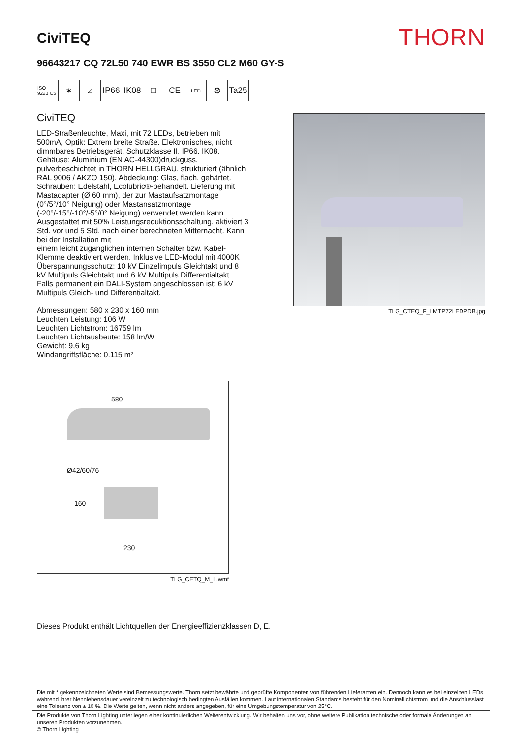CiviTEQ
THORN
96643217 CQ 72L50 740 EWR BS 3550 CL2 M60 GY-S
ISO 9223 C5
✶ ⊿ IP66 IK08 □ CE
LED
⚙ Ta25
CiviTEQ
LED-Straßenleuchte, Maxi, mit 72 LEDs, betrieben mit 500mA, Optik: Extrem breite Straße. Elektronisches, nicht dimmbares Betriebsgerät. Schutzklasse II, IP66, IK08. Gehäuse: Aluminium (EN AC-44300)druckguss, pulverbeschichtet in THORN HELLGRAU, strukturiert (ähnlich RAL 9006 / AKZO 150). Abdeckung: Glas, flach, gehärtet. Schrauben: Edelstahl, Ecolubric®-behandelt. Lieferung mit Mastadapter (Ø 60 mm), der zur Mastaufsatzmontage (0°/5°/10° Neigung) oder Mastansatzmontage (-20°/-15°/-10°/-5°/0° Neigung) verwendet werden kann. Ausgestattet mit 50% Leistungsreduktionsschaltung, aktiviert 3 Std. vor und 5 Std. nach einer berechneten Mitternacht. Kann bei der Installation mit
einem leicht zugänglichen internen Schalter bzw. Kabel-Klemme deaktiviert werden. Inklusive LED-Modul mit 4000K Überspannungsschutz: 10 kV Einzelimpuls Gleichtakt und 8 kV Multipuls Gleichtakt und 6 kV Multipuls Differentialtakt. Falls permanent ein DALI-System angeschlossen ist: 6 kV Multipuls Gleich- und Differentialtakt.
Abmessungen: 580 x 230 x 160 mm
Leuchten Leistung: 106 W
Leuchten Lichtstrom: 16759 lm
Leuchten Lichtausbeute: 158 lm/W
Gewicht: 9,6 kg
Windangriffsfläche: 0.115 m²
TLG_CTEQ_F_LMTP72LEDPDB.jpg
580
Ø42/60/76
160
230
TLG_CETQ_M_L.wmf
Dieses Produkt enthält Lichtquellen der Energieeffizienzklassen D, E.
Die mit * gekennzeichneten Werte sind Bemessungswerte. Thorn setzt bewährte und geprüfte Komponenten von führenden Lieferanten ein. Dennoch kann es bei einzelnen LEDs während ihrer Nennlebensdauer vereinzelt zu technologisch bedingten Ausfällen kommen. Laut internationalen Standards besteht für den Nominallichtstrom und die Anschlusslast eine Toleranz von ± 10 %. Die Werte gelten, wenn nicht anders angegeben, für eine Umgebungstemperatur von 25°C.
Die Produkte von Thorn Lighting unterliegen einer kontinuierlichen Weiterentwicklung. Wir behalten uns vor, ohne weitere Publikation technische oder formale Änderungen an unseren Produkten vorzunehmen.
© Thorn Lighting